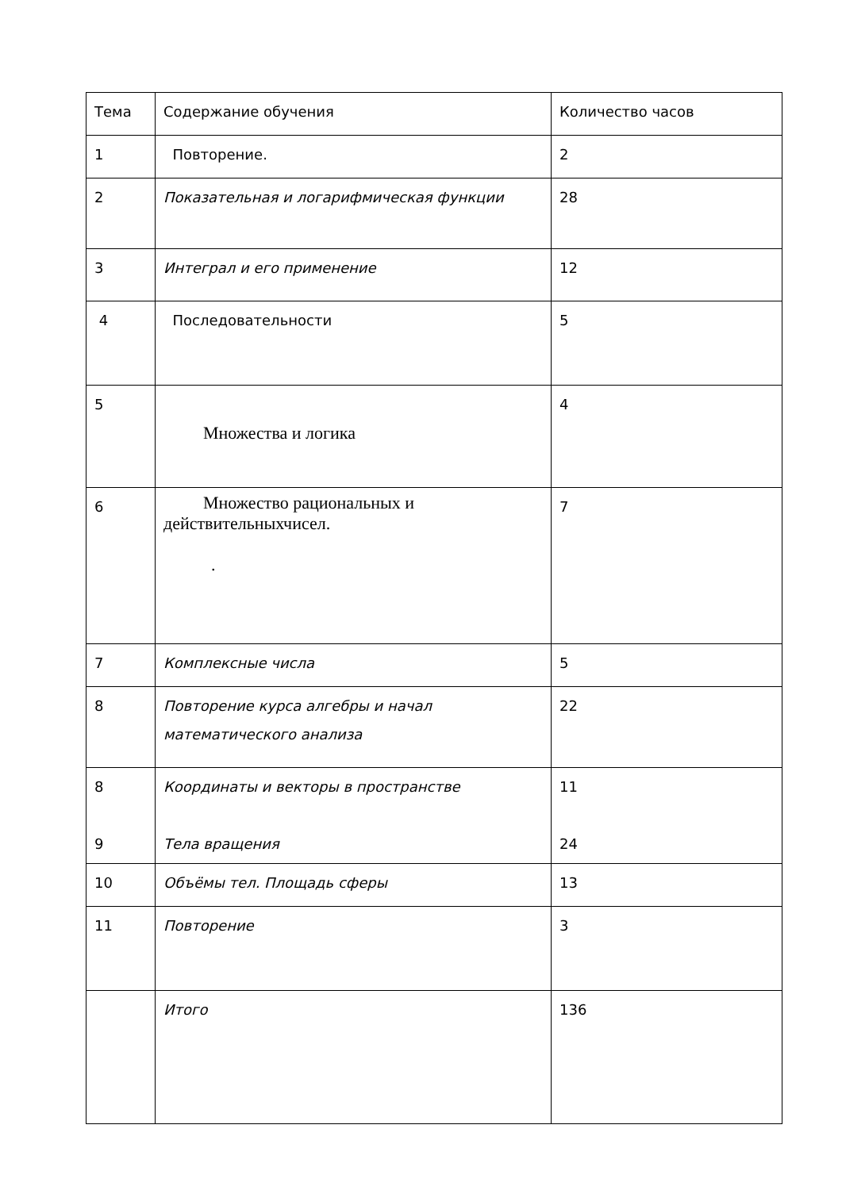| Тема | Содержание обучения | Количество часов |
| 1 | Повторение. | 2 |
| 2 | Показательная и логарифмическая функции | 28 |
| 3 | Интеграл и его применение | 12 |
| 4 | Последовательности | 5 |
| 5 | Множества и логика | 4 |
| 6 | Множество рациональных и действительныхчисел. . | 7 |
| 7 | Комплексные числа | 5 |
| 8 | Повторение курса алгебры и начал математического анализа | 22 |
| 8 9 | Координаты и векторы в пространстве Тела вращения | 11 24 |
| 10 | Объёмы тел. Площадь сферы | 13 |
| 11 | Повторение | 3 |
| | Итого | 136 |